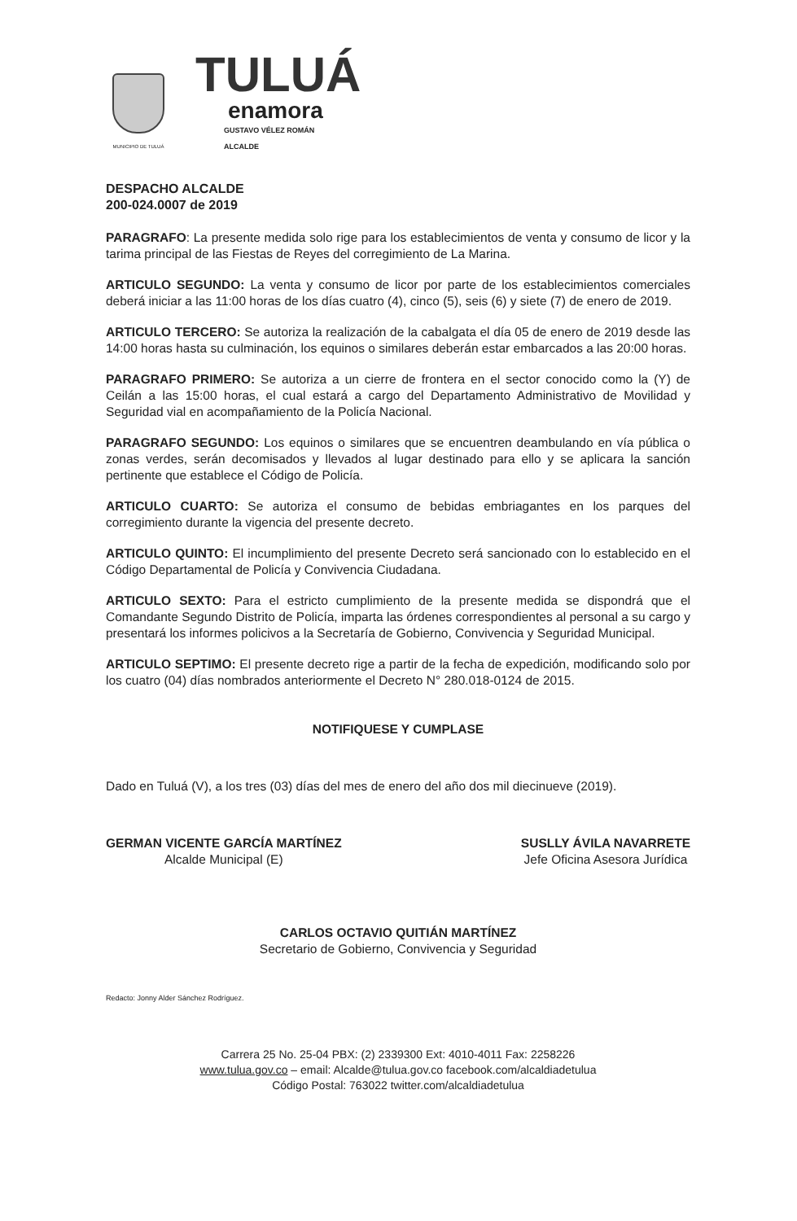MUNICIPIO DE TULUÁ
TULUÁ
enamora
GUSTAVO VÉLEZ ROMÁN
ALCALDE
DESPACHO ALCALDE
200-024.0007 de 2019
PARAGRAFO: La presente medida solo rige para los establecimientos de venta y consumo de licor y la tarima principal de las Fiestas de Reyes del corregimiento de La Marina.
ARTICULO SEGUNDO: La venta y consumo de licor por parte de los establecimientos comerciales deberá iniciar a las 11:00 horas de los días cuatro (4), cinco (5), seis (6) y siete (7) de enero de 2019.
ARTICULO TERCERO: Se autoriza la realización de la cabalgata el día 05 de enero de 2019 desde las 14:00 horas hasta su culminación, los equinos o similares deberán estar embarcados a las 20:00 horas.
PARAGRAFO PRIMERO: Se autoriza a un cierre de frontera en el sector conocido como la (Y) de Ceilán a las 15:00 horas, el cual estará a cargo del Departamento Administrativo de Movilidad y Seguridad vial en acompañamiento de la Policía Nacional.
PARAGRAFO SEGUNDO: Los equinos o similares que se encuentren deambulando en vía pública o zonas verdes, serán decomisados y llevados al lugar destinado para ello y se aplicara la sanción pertinente que establece el Código de Policía.
ARTICULO CUARTO: Se autoriza el consumo de bebidas embriagantes en los parques del corregimiento durante la vigencia del presente decreto.
ARTICULO QUINTO: El incumplimiento del presente Decreto será sancionado con lo establecido en el Código Departamental de Policía y Convivencia Ciudadana.
ARTICULO SEXTO: Para el estricto cumplimiento de la presente medida se dispondrá que el Comandante Segundo Distrito de Policía, imparta las órdenes correspondientes al personal a su cargo y presentará los informes policivos a la Secretaría de Gobierno, Convivencia y Seguridad Municipal.
ARTICULO SEPTIMO: El presente decreto rige a partir de la fecha de expedición, modificando solo por los cuatro (04) días nombrados anteriormente el Decreto N° 280.018-0124 de 2015.
NOTIFIQUESE Y CUMPLASE
Dado en Tuluá (V), a los tres (03) días del mes de enero del año dos mil diecinueve (2019).
GERMAN VICENTE GARCÍA MARTÍNEZ
Alcalde Municipal (E)
SUSLLY ÁVILA NAVARRETE
Jefe Oficina Asesora Jurídica
CARLOS OCTAVIO QUITIÁN MARTÍNEZ
Secretario de Gobierno, Convivencia y Seguridad
Redacto: Jonny Alder Sánchez Rodríguez.
Carrera 25 No. 25-04 PBX: (2) 2339300 Ext: 4010-4011 Fax: 2258226
www.tulua.gov.co – email: Alcalde@tulua.gov.co facebook.com/alcaldiadetulua
Código Postal: 763022 twitter.com/alcaldiadetulua